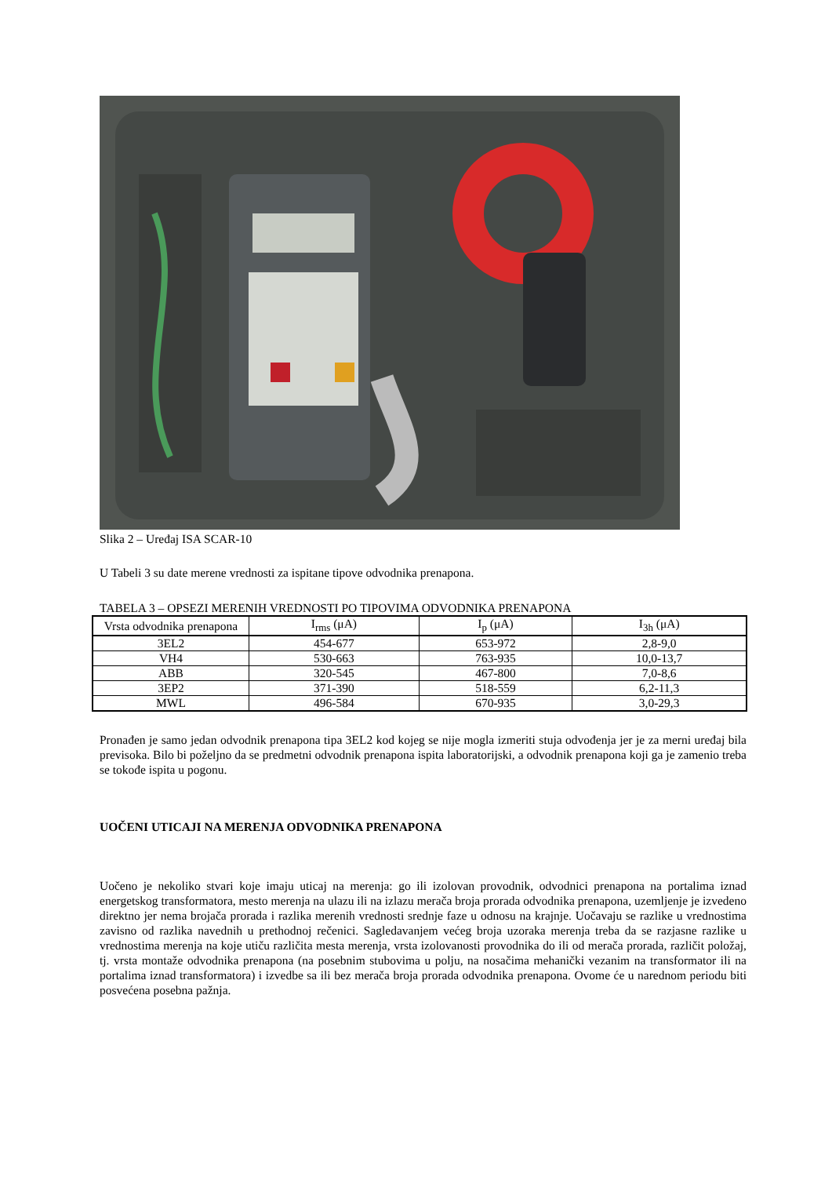Slika 2 – Uređaj ISA SCAR-10
U Tabeli 3 su date merene vrednosti za ispitane tipove odvodnika prenapona.
TABELA 3 – OPSEZI MERENIH VREDNOSTI PO TIPOVIMA ODVODNIKA PRENAPONA
| Vrsta odvodnika prenapona | I<sub>rms</sub> (μA) | I<sub>p</sub> (μA) | I<sub>3h</sub> (μA) |
| --- | --- | --- | --- |
| 3EL2 | 454-677 | 653-972 | 2,8-9,0 |
| VH4 | 530-663 | 763-935 | 10,0-13,7 |
| ABB | 320-545 | 467-800 | 7,0-8,6 |
| 3EP2 | 371-390 | 518-559 | 6,2-11,3 |
| MWL | 496-584 | 670-935 | 3,0-29,3 |
Pronađen je samo jedan odvodnik prenapona tipa 3EL2 kod kojeg se nije mogla izmeriti stuja odvođenja jer je za merni uređaj bila previsoka. Bilo bi poželjno da se predmetni odvodnik prenapona ispita laboratorijski, a odvodnik prenapona koji ga je zamenio treba se tokođe ispita u pogonu.
UOČENI UTICAJI NA MERENJA ODVODNIKA PRENAPONA
Uočeno je nekoliko stvari koje imaju uticaj na merenja: go ili izolovan provodnik, odvodnici prenapona na portalima iznad energetskog transformatora, mesto merenja na ulazu ili na izlazu merača broja prorada odvodnika prenapona, uzemljenje je izvedeno direktno jer nema brojača prorada i razlika merenih vrednosti srednje faze u odnosu na krajnje. Uočavaju se razlike u vrednostima zavisno od razlika navednih u prethodnoj rečenici. Sagledavanjem većeg broja uzoraka merenja treba da se razjasne razlike u vrednostima merenja na koje utiču različita mesta merenja, vrsta izolovanosti provodnika do ili od merača prorada, različit položaj, tj. vrsta montaže odvodnika prenapona (na posebnim stubovima u polju, na nosačima mehanički vezanim na transformator ili na portalima iznad transformatora) i izvedbe sa ili bez merača broja prorada odvodnika prenapona. Ovome će u narednom periodu biti posvećena posebna pažnja.